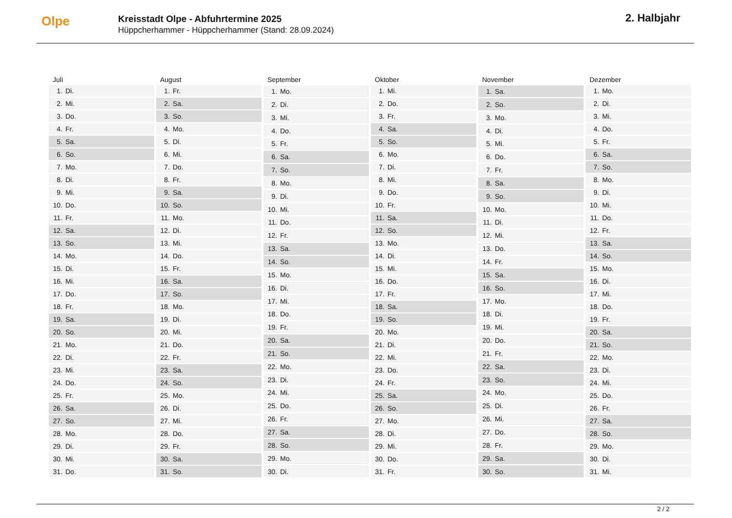Olpe
Kreisstadt Olpe - Abfuhrtermine 2025
Hüppcherhammer - Hüppcherhammer (Stand: 28.09.2024)
2. Halbjahr
| Juli | |
| --- | --- |
| 1. | Di. |
| 2. | Mi. |
| 3. | Do. |
| 4. | Fr. |
| 5. | Sa. |
| 6. | So. |
| 7. | Mo. |
| 8. | Di. |
| 9. | Mi. |
| 10. | Do. |
| 11. | Fr. |
| 12. | Sa. |
| 13. | So. |
| 14. | Mo. |
| 15. | Di. |
| 16. | Mi. |
| 17. | Do. |
| 18. | Fr. |
| 19. | Sa. |
| 20. | So. |
| 21. | Mo. |
| 22. | Di. |
| 23. | Mi. |
| 24. | Do. |
| 25. | Fr. |
| 26. | Sa. |
| 27. | So. |
| 28. | Mo. |
| 29. | Di. |
| 30. | Mi. |
| 31. | Do. |
| August | |
| --- | --- |
| 1. | Fr. |
| 2. | Sa. |
| 3. | So. |
| 4. | Mo. |
| 5. | Di. |
| 6. | Mi. |
| 7. | Do. |
| 8. | Fr. |
| 9. | Sa. |
| 10. | So. |
| 11. | Mo. |
| 12. | Di. |
| 13. | Mi. |
| 14. | Do. |
| 15. | Fr. |
| 16. | Sa. |
| 17. | So. |
| 18. | Mo. |
| 19. | Di. |
| 20. | Mi. |
| 21. | Do. |
| 22. | Fr. |
| 23. | Sa. |
| 24. | So. |
| 25. | Mo. |
| 26. | Di. |
| 27. | Mi. |
| 28. | Do. |
| 29. | Fr. |
| 30. | Sa. |
| 31. | So. |
| September | |
| --- | --- |
| 1. | Mo. |
| 2. | Di. |
| 3. | Mi. |
| 4. | Do. |
| 5. | Fr. |
| 6. | Sa. |
| 7. | So. |
| 8. | Mo. |
| 9. | Di. |
| 10. | Mi. |
| 11. | Do. |
| 12. | Fr. |
| 13. | Sa. |
| 14. | So. |
| 15. | Mo. |
| 16. | Di. |
| 17. | Mi. |
| 18. | Do. |
| 19. | Fr. |
| 20. | Sa. |
| 21. | So. |
| 22. | Mo. |
| 23. | Di. |
| 24. | Mi. |
| 25. | Do. |
| 26. | Fr. |
| 27. | Sa. |
| 28. | So. |
| 29. | Mo. |
| 30. | Di. |
| Oktober | |
| --- | --- |
| 1. | Mi. |
| 2. | Do. |
| 3. | Fr. |
| 4. | Sa. |
| 5. | So. |
| 6. | Mo. |
| 7. | Di. |
| 8. | Mi. |
| 9. | Do. |
| 10. | Fr. |
| 11. | Sa. |
| 12. | So. |
| 13. | Mo. |
| 14. | Di. |
| 15. | Mi. |
| 16. | Do. |
| 17. | Fr. |
| 18. | Sa. |
| 19. | So. |
| 20. | Mo. |
| 21. | Di. |
| 22. | Mi. |
| 23. | Do. |
| 24. | Fr. |
| 25. | Sa. |
| 26. | So. |
| 27. | Mo. |
| 28. | Di. |
| 29. | Mi. |
| 30. | Do. |
| 31. | Fr. |
| November | |
| --- | --- |
| 1. | Sa. |
| 2. | So. |
| 3. | Mo. |
| 4. | Di. |
| 5. | Mi. |
| 6. | Do. |
| 7. | Fr. |
| 8. | Sa. |
| 9. | So. |
| 10. | Mo. |
| 11. | Di. |
| 12. | Mi. |
| 13. | Do. |
| 14. | Fr. |
| 15. | Sa. |
| 16. | So. |
| 17. | Mo. |
| 18. | Di. |
| 19. | Mi. |
| 20. | Do. |
| 21. | Fr. |
| 22. | Sa. |
| 23. | So. |
| 24. | Mo. |
| 25. | Di. |
| 26. | Mi. |
| 27. | Do. |
| 28. | Fr. |
| 29. | Sa. |
| 30. | So. |
| Dezember | |
| --- | --- |
| 1. | Mo. |
| 2. | Di. |
| 3. | Mi. |
| 4. | Do. |
| 5. | Fr. |
| 6. | Sa. |
| 7. | So. |
| 8. | Mo. |
| 9. | Di. |
| 10. | Mi. |
| 11. | Do. |
| 12. | Fr. |
| 13. | Sa. |
| 14. | So. |
| 15. | Mo. |
| 16. | Di. |
| 17. | Mi. |
| 18. | Do. |
| 19. | Fr. |
| 20. | Sa. |
| 21. | So. |
| 22. | Mo. |
| 23. | Di. |
| 24. | Mi. |
| 25. | Do. |
| 26. | Fr. |
| 27. | Sa. |
| 28. | So. |
| 29. | Mo. |
| 30. | Di. |
| 31. | Mi. |
2 / 2